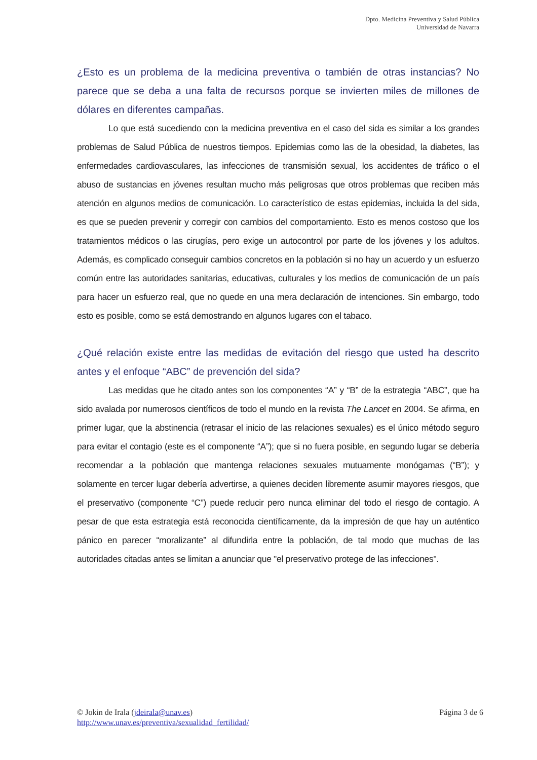Dpto. Medicina Preventiva y Salud Pública
Universidad de Navarra
¿Esto es un problema de la medicina preventiva o también de otras instancias? No parece que se deba a una falta de recursos porque se invierten miles de millones de dólares en diferentes campañas.
Lo que está sucediendo con la medicina preventiva en el caso del sida es similar a los grandes problemas de Salud Pública de nuestros tiempos. Epidemias como las de la obesidad, la diabetes, las enfermedades cardiovasculares, las infecciones de transmisión sexual, los accidentes de tráfico o el abuso de sustancias en jóvenes resultan mucho más peligrosas que otros problemas que reciben más atención en algunos medios de comunicación. Lo característico de estas epidemias, incluida la del sida, es que se pueden prevenir y corregir con cambios del comportamiento. Esto es menos costoso que los tratamientos médicos o las cirugías, pero exige un autocontrol por parte de los jóvenes y los adultos. Además, es complicado conseguir cambios concretos en la población si no hay un acuerdo y un esfuerzo común entre las autoridades sanitarias, educativas, culturales y los medios de comunicación de un país para hacer un esfuerzo real, que no quede en una mera declaración de intenciones. Sin embargo, todo esto es posible, como se está demostrando en algunos lugares con el tabaco.
¿Qué relación existe entre las medidas de evitación del riesgo que usted ha descrito antes y el enfoque “ABC” de prevención del sida?
Las medidas que he citado antes son los componentes “A” y “B” de la estrategia “ABC”, que ha sido avalada por numerosos científicos de todo el mundo en la revista The Lancet en 2004. Se afirma, en primer lugar, que la abstinencia (retrasar el inicio de las relaciones sexuales) es el único método seguro para evitar el contagio (este es el componente “A”); que si no fuera posible, en segundo lugar se debería recomendar a la población que mantenga relaciones sexuales mutuamente monógamas (“B”); y solamente en tercer lugar debería advertirse, a quienes deciden libremente asumir mayores riesgos, que el preservativo (componente “C”) puede reducir pero nunca eliminar del todo el riesgo de contagio. A pesar de que esta estrategia está reconocida científicamente, da la impresión de que hay un auténtico pánico en parecer “moralizante” al difundirla entre la población, de tal modo que muchas de las autoridades citadas antes se limitan a anunciar que "el preservativo protege de las infecciones".
© Jokin de Irala (jdeirala@unav.es)
http://www.unav.es/preventiva/sexualidad_fertilidad/
Página 3 de 6